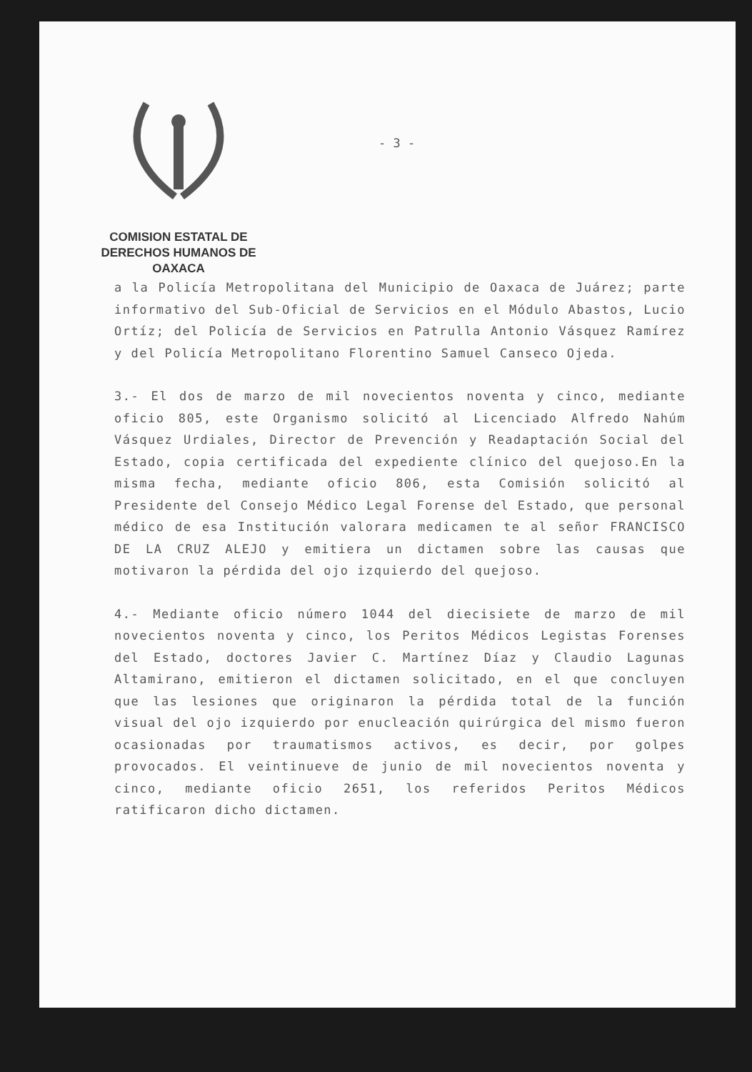COMISION ESTATAL DE
DERECHOS HUMANOS DE OAXACA
- 3 -
a la Policía Metropolitana del Municipio de Oaxaca de Juárez; parte informativo del Sub-Oficial de Servicios en el Módulo Abastos, Lucio Ortíz; del Policía de Servicios en Patrulla Antonio Vásquez Ramírez y del Policía Metropolitano Florentino Samuel Canseco Ojeda.
3.- El dos de marzo de mil novecientos noventa y cinco, mediante oficio 805, este Organismo solicitó al Licenciado Alfredo Nahúm Vásquez Urdiales, Director de Prevención y Readaptación Social del Estado, copia certificada del expediente clínico del quejoso.En la misma fecha, mediante oficio 806, esta Comisión solicitó al Presidente del Consejo Médico Legal Forense del Estado, que personal médico de esa Institución valorara medicamen te al señor FRANCISCO DE LA CRUZ ALEJO y emitiera un dictamen sobre las causas que motivaron la pérdida del ojo izquierdo del quejoso.
4.- Mediante oficio número 1044 del diecisiete de marzo de mil novecientos noventa y cinco, los Peritos Médicos Legistas Forenses del Estado, doctores Javier C. Martínez Díaz y Claudio Lagunas Altamirano, emitieron el dictamen solicitado, en el que concluyen que las lesiones que originaron la pérdida total de la función visual del ojo izquierdo por enucleación quirúrgica del mismo fueron ocasionadas por traumatismos activos, es decir, por golpes provocados. El veintinueve de junio de mil novecientos noventa y cinco, mediante oficio 2651, los referidos Peritos Médicos ratificaron dicho dictamen.